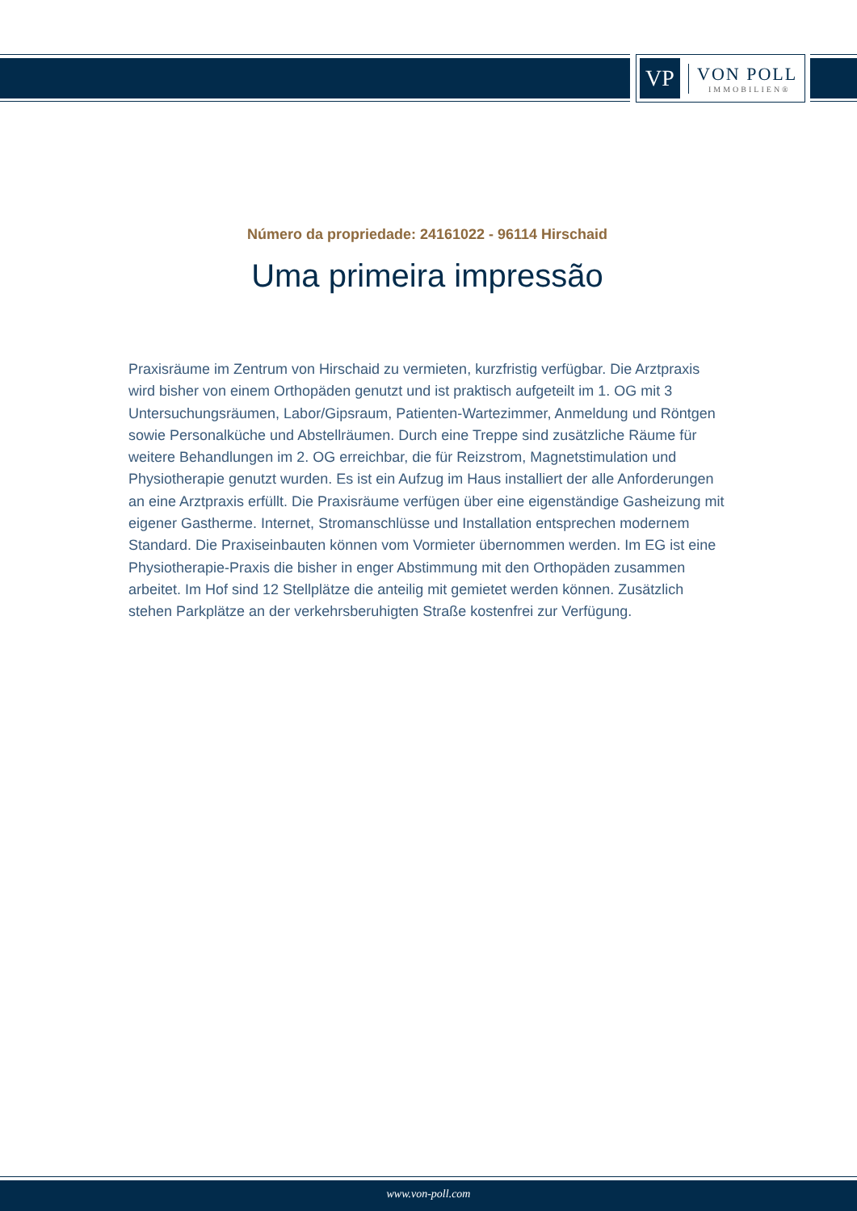VP
VON POLL
IMMOBILIEN®
Número da propriedade: 24161022 - 96114 Hirschaid
Uma primeira impressão
Praxisräume im Zentrum von Hirschaid zu vermieten, kurzfristig verfügbar. Die Arztpraxis wird bisher von einem Orthopäden genutzt und ist praktisch aufgeteilt im 1. OG mit 3 Untersuchungsräumen, Labor/Gipsraum, Patienten-Wartezimmer, Anmeldung und Röntgen sowie Personalküche und Abstellräumen. Durch eine Treppe sind zusätzliche Räume für weitere Behandlungen im 2. OG erreichbar, die für Reizstrom, Magnetstimulation und Physiotherapie genutzt wurden. Es ist ein Aufzug im Haus installiert der alle Anforderungen an eine Arztpraxis erfüllt. Die Praxisräume verfügen über eine eigenständige Gasheizung mit eigener Gastherme. Internet, Stromanschlüsse und Installation entsprechen modernem Standard. Die Praxiseinbauten können vom Vormieter übernommen werden. Im EG ist eine Physiotherapie-Praxis die bisher in enger Abstimmung mit den Orthopäden zusammen arbeitet. Im Hof sind 12 Stellplätze die anteilig mit gemietet werden können. Zusätzlich stehen Parkplätze an der verkehrsberuhigten Straße kostenfrei zur Verfügung.
www.von-poll.com